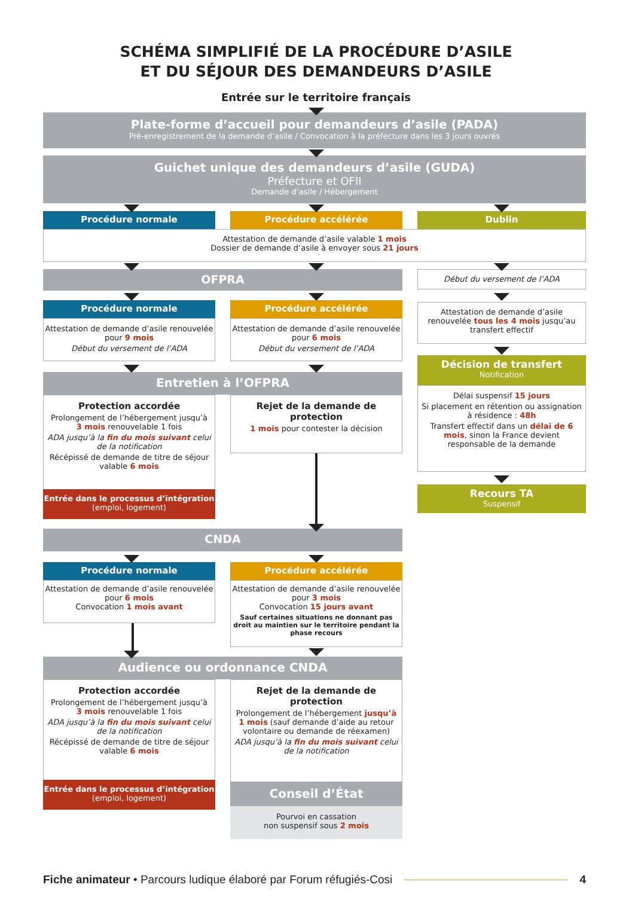SCHÉMA SIMPLIFIÉ DE LA PROCÉDURE D’ASILE
ET DU SÉJOUR DES DEMANDEURS D’ASILE
Entrée sur le territoire français
Plate-forme d’accueil pour demandeurs d’asile (PADA)
Pré-enregistrement de la demande d’asile / Convocation à la préfecture dans les 3 jours ouvrés
Guichet unique des demandeurs d’asile (GUDA)
Préfecture et OFII
Demande d’asile / Hébergement
Procédure normale Procédure accélérée Dublin
Attestation de demande d’asile valable 1 mois
Dossier de demande d’asile à envoyer sous 21 jours
OFPRA Début du versement de l’ADA
Attestation de demande d’asile renouvelée tous les 4 mois jusqu’au transfert effectif
Procédure normale
Attestation de demande d’asile renouvelée pour 9 mois
Début du versement de l’ADA
Procédure accélérée
Attestation de demande d’asile renouvelée pour 6 mois
Début du versement de l’ADA
Décision de transfert
Notification
Délai suspensif 15 jours
Si placement en rétention ou assignation à résidence : 48h
Transfert effectif dans un délai de 6 mois, sinon la France devient responsable de la demande
Recours TA
Suspensif
Entretien à l’OFPRA
Protection accordée
Prolongement de l’hébergement jusqu’à 3 mois renouvelable 1 fois
ADA jusqu’à la fin du mois suivant celui de la notification
Récépissé de demande de titre de séjour valable 6 mois
Entrée dans le processus d’intégration (emploi, logement)
Rejet de la demande de protection
1 mois pour contester la décision
CNDA
Procédure normale
Attestation de demande d’asile renouvelée pour 6 mois
Convocation 1 mois avant
Procédure accélérée
Attestation de demande d’asile renouvelée pour 3 mois
Convocation 15 jours avant
Sauf certaines situations ne donnant pas droit au maintien sur le territoire pendant la phase recours
Audience ou ordonnance CNDA
Protection accordée
Prolongement de l’hébergement jusqu’à 3 mois renouvelable 1 fois
ADA jusqu’à la fin du mois suivant celui de la notification
Récépissé de demande de titre de séjour valable 6 mois
Entrée dans le processus d’intégration (emploi, logement)
Rejet de la demande de protection
Prolongement de l’hébergement jusqu’à 1 mois (sauf demande d’aide au retour volontaire ou demande de réexamen)
ADA jusqu’à la fin du mois suivant celui de la notification
Conseil d’État
Pourvoi en cassation
non suspensif sous 2 mois
Fiche animateur • Parcours ludique élaboré par Forum réfugiés-Cosi 4